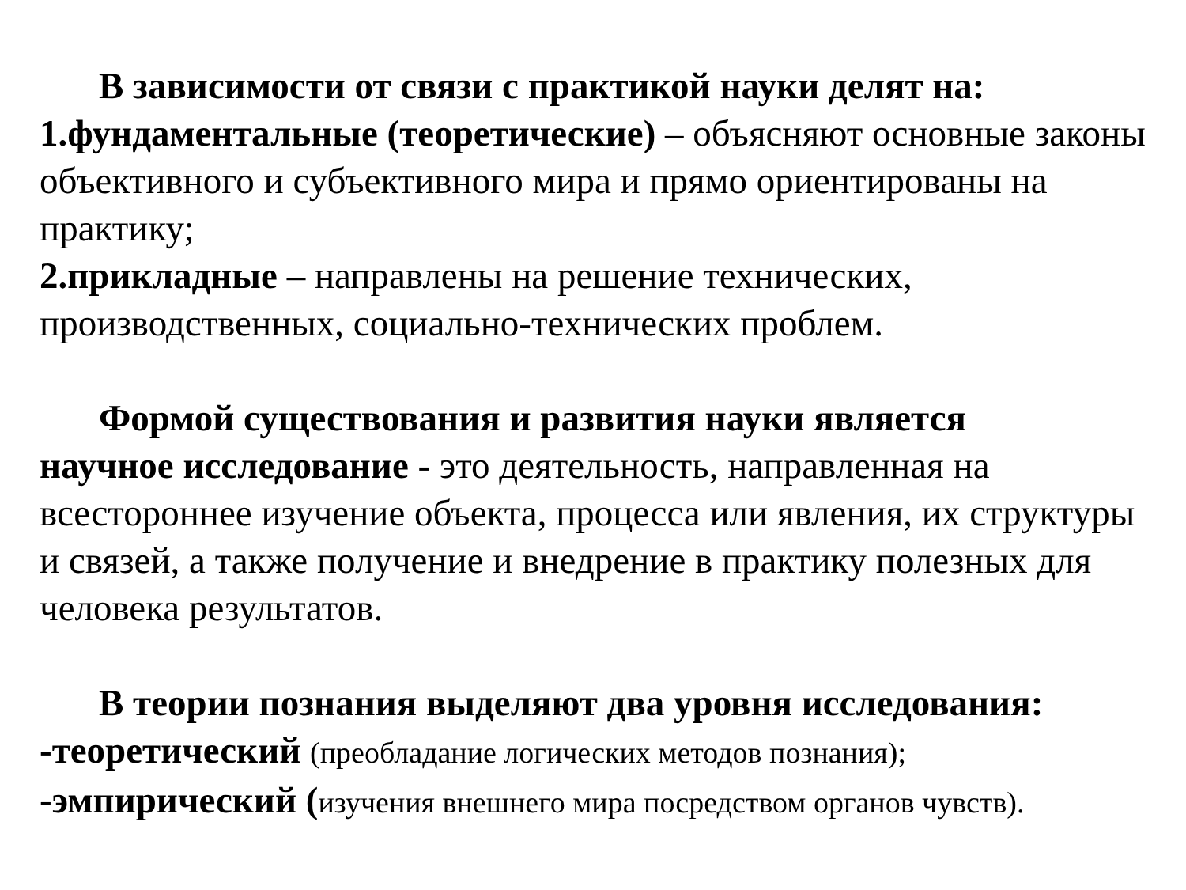В зависимости от связи с практикой науки делят на:
1.фундаментальные (теоретические) – объясняют основные законы объективного и субъективного мира и прямо ориентированы на практику;
2.прикладные – направлены на решение технических, производственных, социально-технических проблем.
Формой существования и развития науки является
научное исследование - это деятельность, направленная на всестороннее изучение объекта, процесса или явления, их структуры и связей, а также получение и внедрение в практику полезных для человека результатов.
В теории познания выделяют два уровня исследования:
-теоретический (преобладание логических методов познания);
-эмпирический (изучения внешнего мира посредством органов чувств).